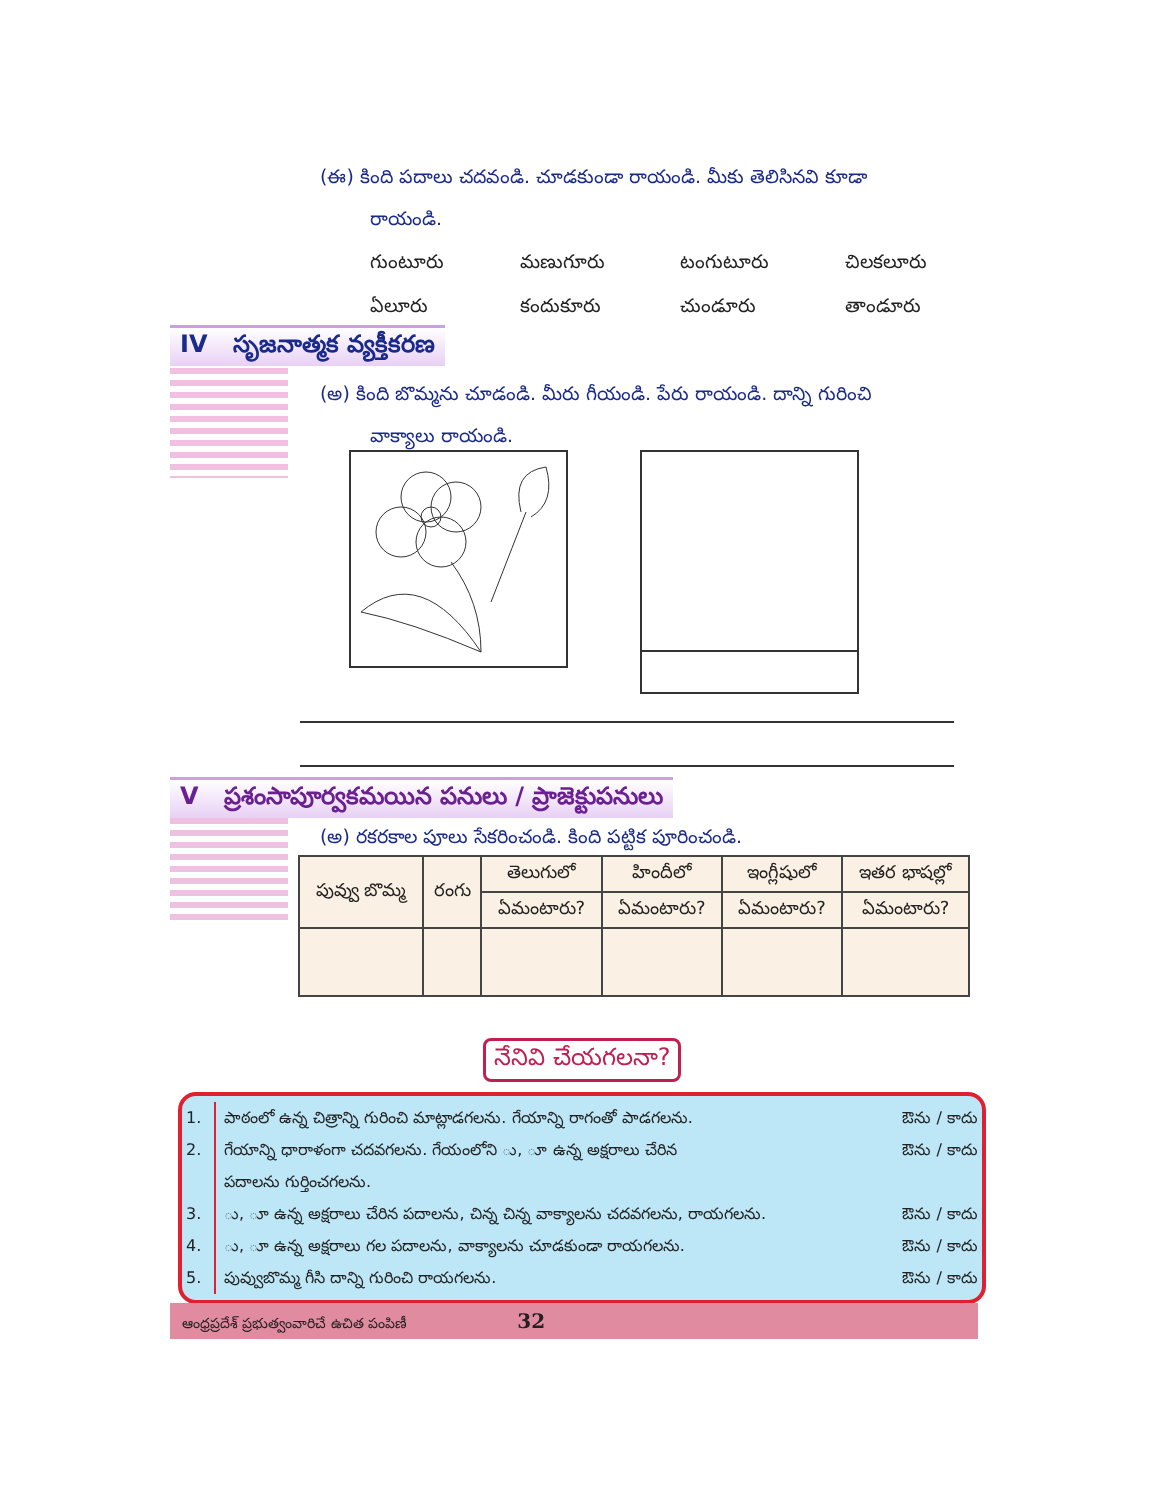(ఈ) కింది పదాలు చదవండి. చూడకుండా రాయండి. మీకు తెలిసినవి కూడా
రాయండి.
గుంటూరు మణుగూరు టంగుటూరు చిలకలూరు ఏలూరు కందుకూరు చుండూరు తాండూరు
IV సృజనాత్మక వ్యక్తీకరణ
(అ) కింది బొమ్మను చూడండి. మీరు గీయండి. పేరు రాయండి. దాన్ని గురించి
వాక్యాలు రాయండి.
V ప్రశంసాపూర్వకమయిన పనులు / ప్రాజెక్టుపనులు
(అ) రకరకాల పూలు సేకరించండి. కింది పట్టిక పూరించండి.
| పువ్వు బొమ్మ | రంగు | తెలుగులో | హిందీలో | ఇంగ్లీషులో | ఇతర భాషల్లో |
| | | ఏమంటారు? | ఏమంటారు? | ఏమంటారు? | ఏమంటారు? |
నేనివి చేయగలనా?
1. పాఠంలో ఉన్న చిత్రాన్ని గురించి మాట్లాడగలను. గేయాన్ని రాగంతో పాడగలను. ఔను / కాదు
2. గేయాన్ని ధారాళంగా చదవగలను. గేయంలోని ు, ూ ఉన్న అక్షరాలు చేరిన
పదాలను గుర్తించగలను. ఔను / కాదు
3. ు, ూ ఉన్న అక్షరాలు చేరిన పదాలను, చిన్న చిన్న వాక్యాలను చదవగలను, రాయగలను. ఔను / కాదు
4. ు, ూ ఉన్న అక్షరాలు గల పదాలను, వాక్యాలను చూడకుండా రాయగలను. ఔను / కాదు
5. పువ్వుబొమ్మ గీసి దాన్ని గురించి రాయగలను. ఔను / కాదు
ఆంధ్రప్రదేశ్ ప్రభుత్వంవారిచే ఉచిత పంపిణీ 32